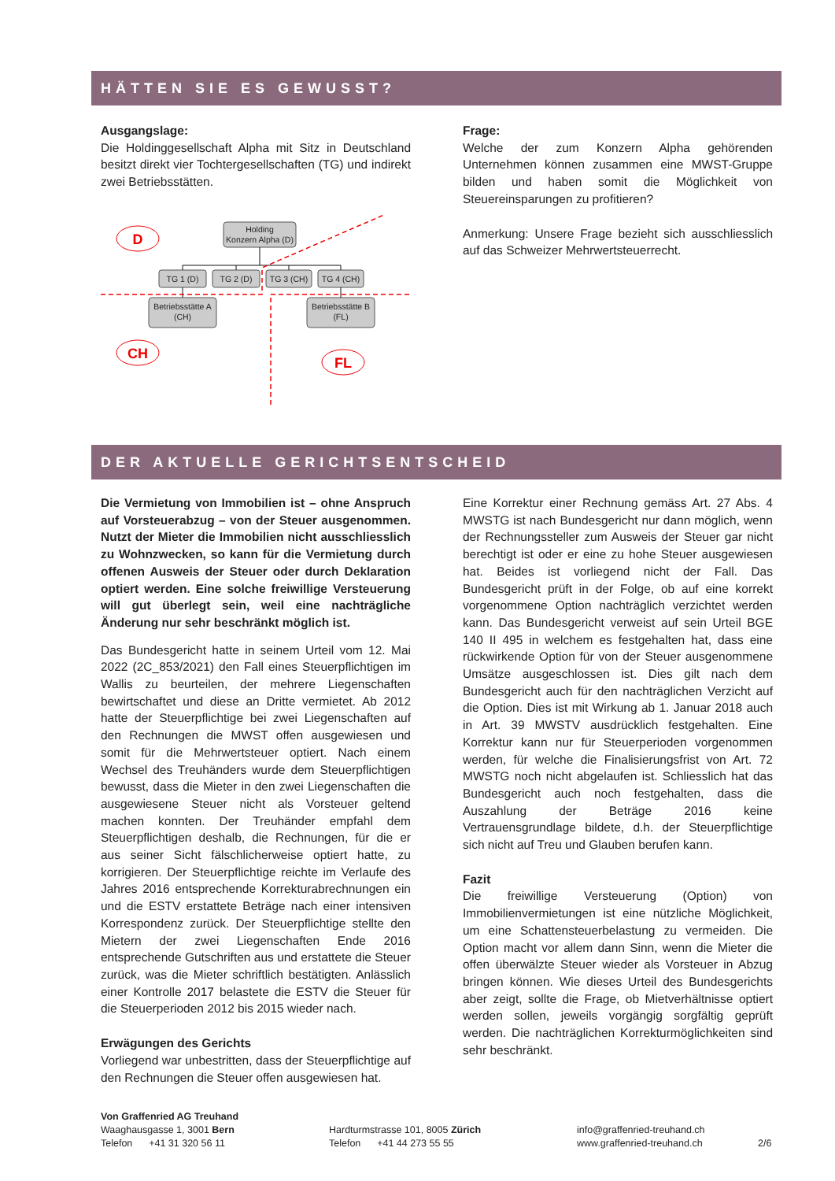HÄTTEN SIE ES GEWUSST?
Ausgangslage:
Die Holdinggesellschaft Alpha mit Sitz in Deutschland besitzt direkt vier Tochtergesellschaften (TG) und indirekt zwei Betriebsstätten.
D
CH
FL
Holding
Konzern Alpha (D)
TG 1 (D)
TG 2 (D)
TG 3 (CH)
TG 4 (CH)
Betriebsstätte A
(CH)
Betriebsstätte B
(FL)
Frage:
Welche der zum Konzern Alpha gehörenden Unternehmen können zusammen eine MWST-Gruppe bilden und haben somit die Möglichkeit von Steuereinsparungen zu profitieren?
Anmerkung: Unsere Frage bezieht sich ausschliesslich auf das Schweizer Mehrwertsteuerrecht.
DER AKTUELLE GERICHTSENTSCHEID
Die Vermietung von Immobilien ist – ohne Anspruch auf Vorsteuerabzug – von der Steuer ausgenommen. Nutzt der Mieter die Immobilien nicht ausschliesslich zu Wohnzwecken, so kann für die Vermietung durch offenen Ausweis der Steuer oder durch Deklaration optiert werden. Eine solche freiwillige Versteuerung will gut überlegt sein, weil eine nachträgliche Änderung nur sehr beschränkt möglich ist.
Das Bundesgericht hatte in seinem Urteil vom 12. Mai 2022 (2C_853/2021) den Fall eines Steuerpflichtigen im Wallis zu beurteilen, der mehrere Liegenschaften bewirtschaftet und diese an Dritte vermietet. Ab 2012 hatte der Steuerpflichtige bei zwei Liegenschaften auf den Rechnungen die MWST offen ausgewiesen und somit für die Mehrwertsteuer optiert. Nach einem Wechsel des Treuhänders wurde dem Steuerpflichtigen bewusst, dass die Mieter in den zwei Liegenschaften die ausgewiesene Steuer nicht als Vorsteuer geltend machen konnten. Der Treuhänder empfahl dem Steuerpflichtigen deshalb, die Rechnungen, für die er aus seiner Sicht fälschlicherweise optiert hatte, zu korrigieren. Der Steuerpflichtige reichte im Verlaufe des Jahres 2016 entsprechende Korrekturabrechnungen ein und die ESTV erstattete Beträge nach einer intensiven Korrespondenz zurück. Der Steuerpflichtige stellte den Mietern der zwei Liegenschaften Ende 2016 entsprechende Gutschriften aus und erstattete die Steuer zurück, was die Mieter schriftlich bestätigten. Anlässlich einer Kontrolle 2017 belastete die ESTV die Steuer für die Steuerperioden 2012 bis 2015 wieder nach.
Erwägungen des Gerichts
Vorliegend war unbestritten, dass der Steuerpflichtige auf den Rechnungen die Steuer offen ausgewiesen hat.
Eine Korrektur einer Rechnung gemäss Art. 27 Abs. 4 MWSTG ist nach Bundesgericht nur dann möglich, wenn der Rechnungssteller zum Ausweis der Steuer gar nicht berechtigt ist oder er eine zu hohe Steuer ausgewiesen hat. Beides ist vorliegend nicht der Fall. Das Bundesgericht prüft in der Folge, ob auf eine korrekt vorgenommene Option nachträglich verzichtet werden kann. Das Bundesgericht verweist auf sein Urteil BGE 140 II 495 in welchem es festgehalten hat, dass eine rückwirkende Option für von der Steuer ausgenommene Umsätze ausgeschlossen ist. Dies gilt nach dem Bundesgericht auch für den nachträglichen Verzicht auf die Option. Dies ist mit Wirkung ab 1. Januar 2018 auch in Art. 39 MWSTV ausdrücklich festgehalten. Eine Korrektur kann nur für Steuerperioden vorgenommen werden, für welche die Finalisierungsfrist von Art. 72 MWSTG noch nicht abgelaufen ist. Schliesslich hat das Bundesgericht auch noch festgehalten, dass die Auszahlung der Beträge 2016 keine Vertrauensgrundlage bildete, d.h. der Steuerpflichtige sich nicht auf Treu und Glauben berufen kann.
Fazit
Die freiwillige Versteuerung (Option) von Immobilienvermietungen ist eine nützliche Möglichkeit, um eine Schattensteuerbelastung zu vermeiden. Die Option macht vor allem dann Sinn, wenn die Mieter die offen überwälzte Steuer wieder als Vorsteuer in Abzug bringen können. Wie dieses Urteil des Bundesgerichts aber zeigt, sollte die Frage, ob Mietverhältnisse optiert werden sollen, jeweils vorgängig sorgfältig geprüft werden. Die nachträglichen Korrekturmöglichkeiten sind sehr beschränkt.
Von Graffenried AG Treuhand
Waaghausgasse 1, 3001 Bern
Telefon +41 31 320 56 11
Hardturmstrasse 101, 8005 Zürich
Telefon +41 44 273 55 55
info@graffenried-treuhand.ch
www.graffenried-treuhand.ch
2/6